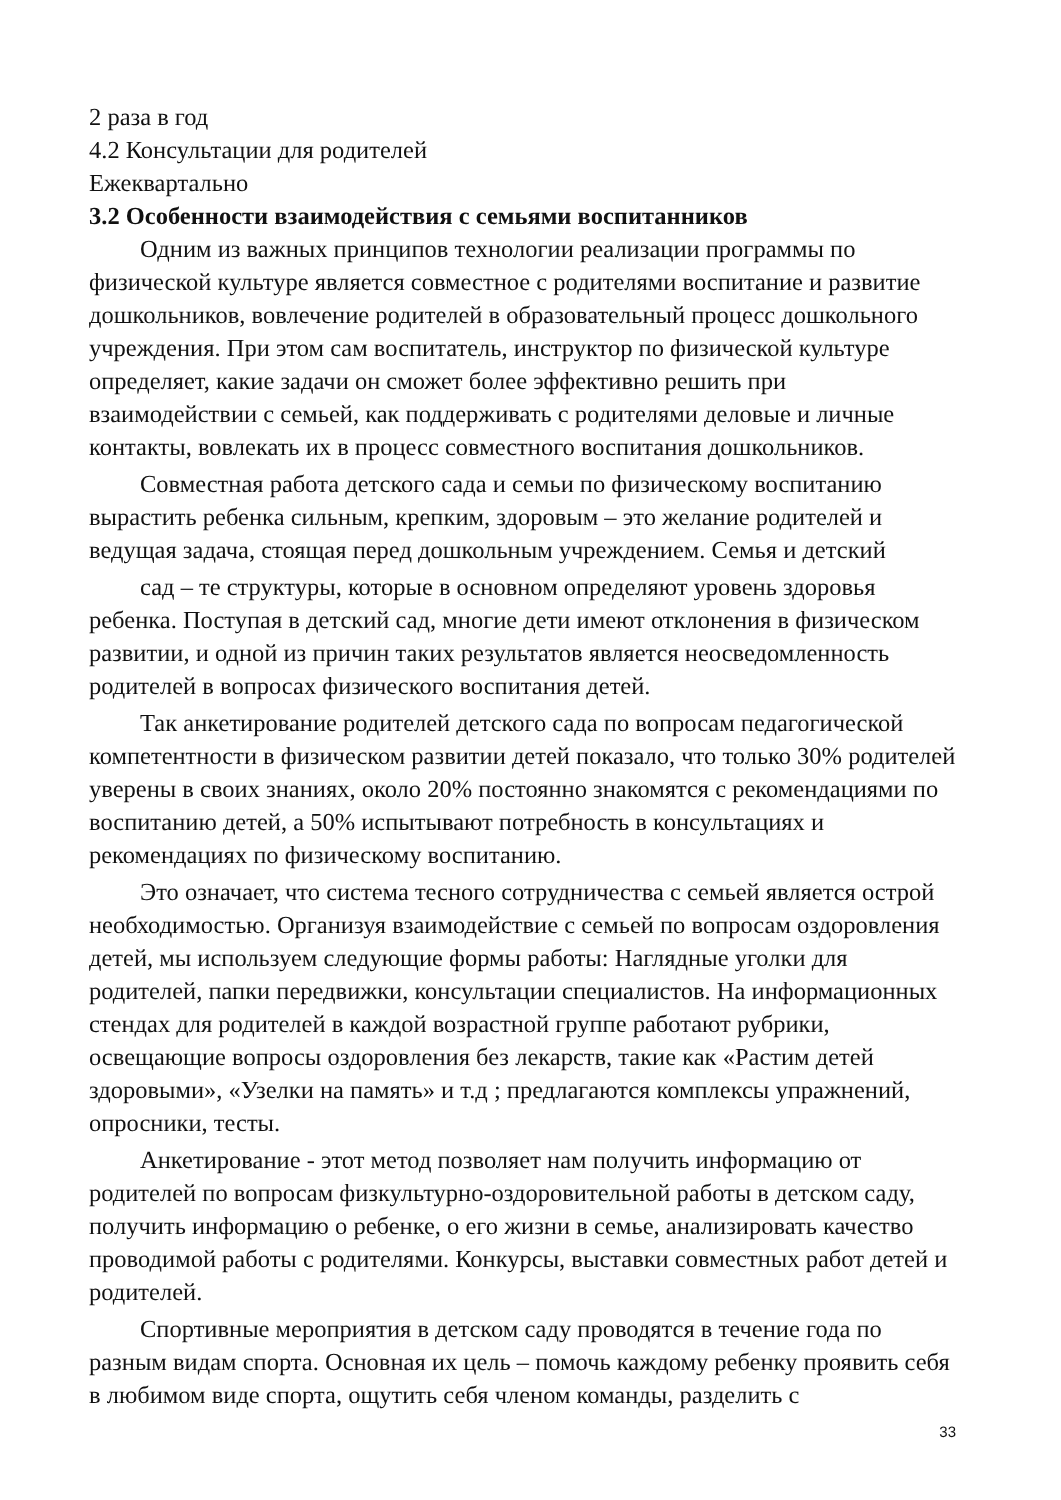2 раза в год
4.2 Консультации для родителей
Ежеквартально
3.2 Особенности взаимодействия с семьями воспитанников
Одним из важных принципов технологии реализации программы по физической культуре является совместное с родителями воспитание и развитие дошкольников, вовлечение родителей в образовательный процесс дошкольного учреждения. При этом сам воспитатель, инструктор по физической культуре определяет, какие задачи он сможет более эффективно решить при взаимодействии с семьей, как поддерживать с родителями деловые и личные контакты, вовлекать их в процесс совместного воспитания дошкольников.
Совместная работа детского сада и семьи по физическому воспитанию вырастить ребенка сильным, крепким, здоровым – это желание родителей и ведущая задача, стоящая перед дошкольным учреждением. Семья и детский
сад – те структуры, которые в основном определяют уровень здоровья ребенка. Поступая в детский сад, многие дети имеют отклонения в физическом развитии, и одной из причин таких результатов является неосведомленность родителей в вопросах физического воспитания детей.
Так анкетирование родителей детского сада по вопросам педагогической компетентности в физическом развитии детей показало, что только 30% родителей уверены в своих знаниях, около 20% постоянно знакомятся с рекомендациями по воспитанию детей, а 50% испытывают потребность в консультациях и рекомендациях по физическому воспитанию.
Это означает, что система тесного сотрудничества с семьей является острой необходимостью. Организуя взаимодействие с семьей по вопросам оздоровления детей, мы используем следующие формы работы: Наглядные уголки для родителей, папки передвижки, консультации специалистов. На информационных стендах для родителей в каждой возрастной группе работают рубрики, освещающие вопросы оздоровления без лекарств, такие как «Растим детей здоровыми», «Узелки на память» и т.д ; предлагаются комплексы упражнений, опросники, тесты.
Анкетирование - этот метод позволяет нам получить информацию от родителей по вопросам физкультурно-оздоровительной работы в детском саду, получить информацию о ребенке, о его жизни в семье, анализировать качество проводимой работы с родителями. Конкурсы, выставки совместных работ детей и родителей.
Спортивные мероприятия в детском саду проводятся в течение года по разным видам спорта. Основная их цель – помочь каждому ребенку проявить себя в любимом виде спорта, ощутить себя членом команды, разделить с
33